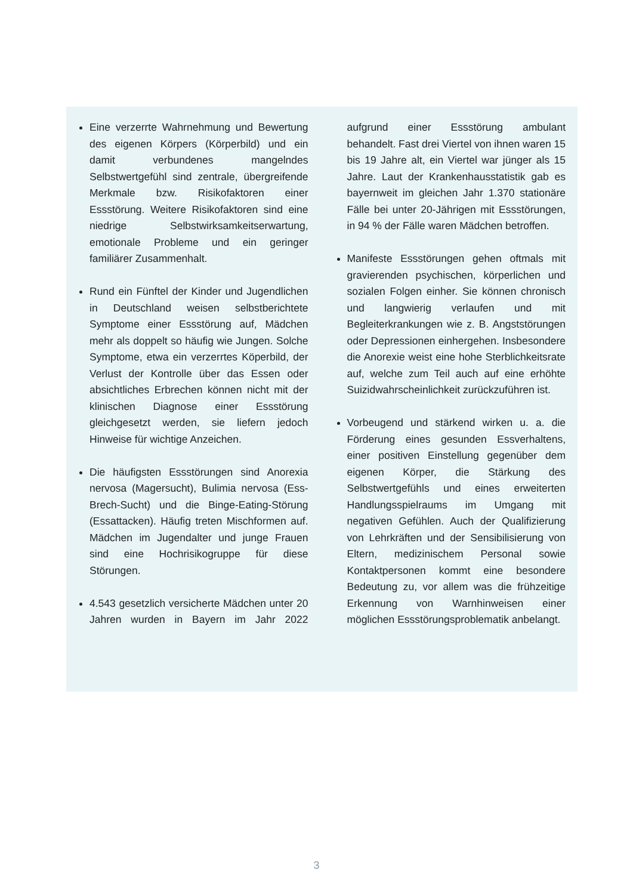Eine verzerrte Wahrnehmung und Bewertung des eigenen Körpers (Körperbild) und ein damit verbundenes mangelndes Selbstwertgefühl sind zentrale, übergreifende Merkmale bzw. Risikofaktoren einer Essstörung. Weitere Risikofaktoren sind eine niedrige Selbstwirksamkeitserwartung, emotionale Probleme und ein geringer familiärer Zusammenhalt.
Rund ein Fünftel der Kinder und Jugendlichen in Deutschland weisen selbstberichtete Symptome einer Essstörung auf, Mädchen mehr als doppelt so häufig wie Jungen. Solche Symptome, etwa ein verzerrtes Köperbild, der Verlust der Kontrolle über das Essen oder absichtliches Erbrechen können nicht mit der klinischen Diagnose einer Essstörung gleichgesetzt werden, sie liefern jedoch Hinweise für wichtige Anzeichen.
Die häufigsten Essstörungen sind Anorexia nervosa (Magersucht), Bulimia nervosa (Ess-Brech-Sucht) und die Binge-Eating-Störung (Essattacken). Häufig treten Mischformen auf. Mädchen im Jugendalter und junge Frauen sind eine Hochrisikogruppe für diese Störungen.
4.543 gesetzlich versicherte Mädchen unter 20 Jahren wurden in Bayern im Jahr 2022 aufgrund einer Essstörung ambulant behandelt. Fast drei Viertel von ihnen waren 15 bis 19 Jahre alt, ein Viertel war jünger als 15 Jahre. Laut der Krankenhausstatistik gab es bayernweit im gleichen Jahr 1.370 stationäre Fälle bei unter 20-Jährigen mit Essstörungen, in 94 % der Fälle waren Mädchen betroffen.
Manifeste Essstörungen gehen oftmals mit gravierenden psychischen, körperlichen und sozialen Folgen einher. Sie können chronisch und langwierig verlaufen und mit Begleiterkrankungen wie z. B. Angststörungen oder Depressionen einhergehen. Insbesondere die Anorexie weist eine hohe Sterblichkeitsrate auf, welche zum Teil auch auf eine erhöhte Suizidwahrscheinlichkeit zurückzuführen ist.
Vorbeugend und stärkend wirken u. a. die Förderung eines gesunden Essverhaltens, einer positiven Einstellung gegenüber dem eigenen Körper, die Stärkung des Selbstwertgefühls und eines erweiterten Handlungsspielraums im Umgang mit negativen Gefühlen. Auch der Qualifizierung von Lehrkräften und der Sensibilisierung von Eltern, medizinischem Personal sowie Kontaktpersonen kommt eine besondere Bedeutung zu, vor allem was die frühzeitige Erkennung von Warnhinweisen einer möglichen Essstörungsproblematik anbelangt.
3